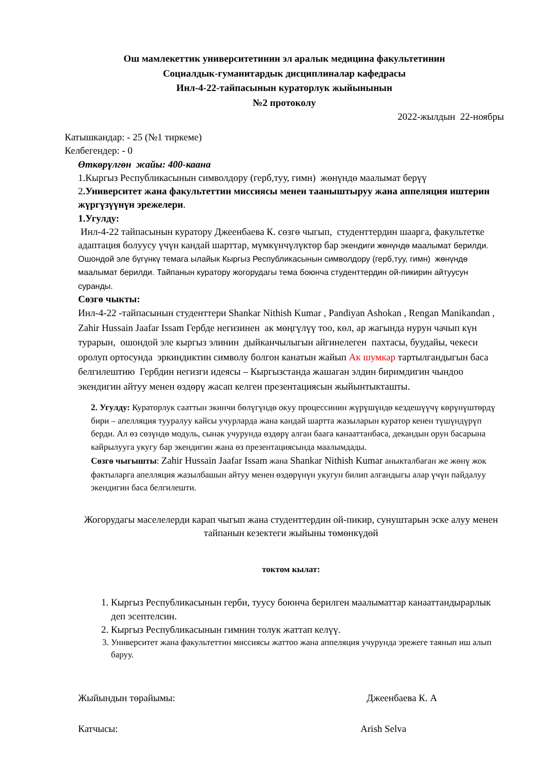Ош мамлекеттик университетинин эл аралык медицина факультетинин
Социалдык-гуманитардык дисциплиналар кафедрасы
Инл-4-22-тайпасынын кураторлук жыйынынын
№2 протоколу
2022-жылдын 22-ноябры
Катышкандар: - 25 (№1 тиркеме)
Келбегендер: - 0
Өткөрүлгөн жайы: 400-каана
1.Кыргыз Республикасынын символдору (герб,туу, гимн) жөнүндө маалымат берүү
2.Университет жана факультеттин миссиясы менен тааныштыруу жана аппеляция иштерин жүргүзүүнүн эрежелери.
1.Угулду:
Инл-4-22 тайпасынын куратору Джеенбаева К. сөзгө чыгып, студенттердин шаарга, факультетке адаптация болуусу үчүн кандай шарттар, мүмкүнчүлүктөр бар экендиги жөнүндө маалымат берилди. Ошондой эле бүгүнкү темага ылайык Кыргыз Республикасынын символдору (герб,туу, гимн) жөнүндө маалымат берилди. Тайпанын куратору жогорудагы тема боюнча студенттердин ой-пикирин айтуусун суранды.
Сөзгө чыкты:
Инл-4-22 -тайпасынын студенттери Shankar Nithish Kumar , Pandiyan Ashokan , Rengan Manikandan , Zahir Hussain Jaafar Issam Гербде негизинен ак мөңгүлүү тоо, көл, ар жагында нурун чачып күн турарын, ошондой эле кыргыз элинин дыйканчылыгын айгинелеген пахтасы, буудайы, чекеси оролуп ортосунда эркиндиктин символу болгон канатын жайып Ак шумкар тартылгандыгын баса белгилештию Гербдин негизги идеясы – Кыргызстанда жашаган элдин биримдигин чындоо экендигин айтуу менен өздөрү жасап келген презентациясын жыйынтыкташты.
2. Угулду: Кураторлук сааттын экинчи бөлүгүндө окуу процессинин жүрүшүндө кездешүүчү көрүнүштөрдү бири – апелляция тууралуу кайсы учурларда жана кандай шартта жазыларын куратор кенен түшүндүрүп берди. Ал өз сөзүндө модуль, сынак учурунда өздөрү алган баага канааттанбаса, декандын орун басарына кайрылууга укугу бар экендигин жана өз презентациясында маалымдады.
Сөзгө чыгышты: Zahir Hussain Jaafar Issam жана Shankar Nithish Kumar аныкталбаган же жөнү жок фактыларга апелляция жазылбашын айтуу менен өздөрүнүн укугун билип алгандыгы алар үчүн пайдалуу экендигин баса белгилешти.
Жогорудагы маселелерди карап чыгып жана студенттердин ой-пикир, сунуштарын эске алуу менен тайпанын кезектеги жыйыны төмөнкүдөй
токтом кылат:
1. Кыргыз Республикасынын герби, туусу боюнча берилген маалыматтар канааттандырарлык деп эсептелсин.
2. Кыргыз Республикасынын гимнин толук жаттап келүү.
3. Университет жана факультеттин миссиясы жаттоо жана аппеляция учурунда эрежеге таянып иш алып баруу.
Жыйындын төрайымы: Джеенбаева К. А
Катчысы: Arish Selva